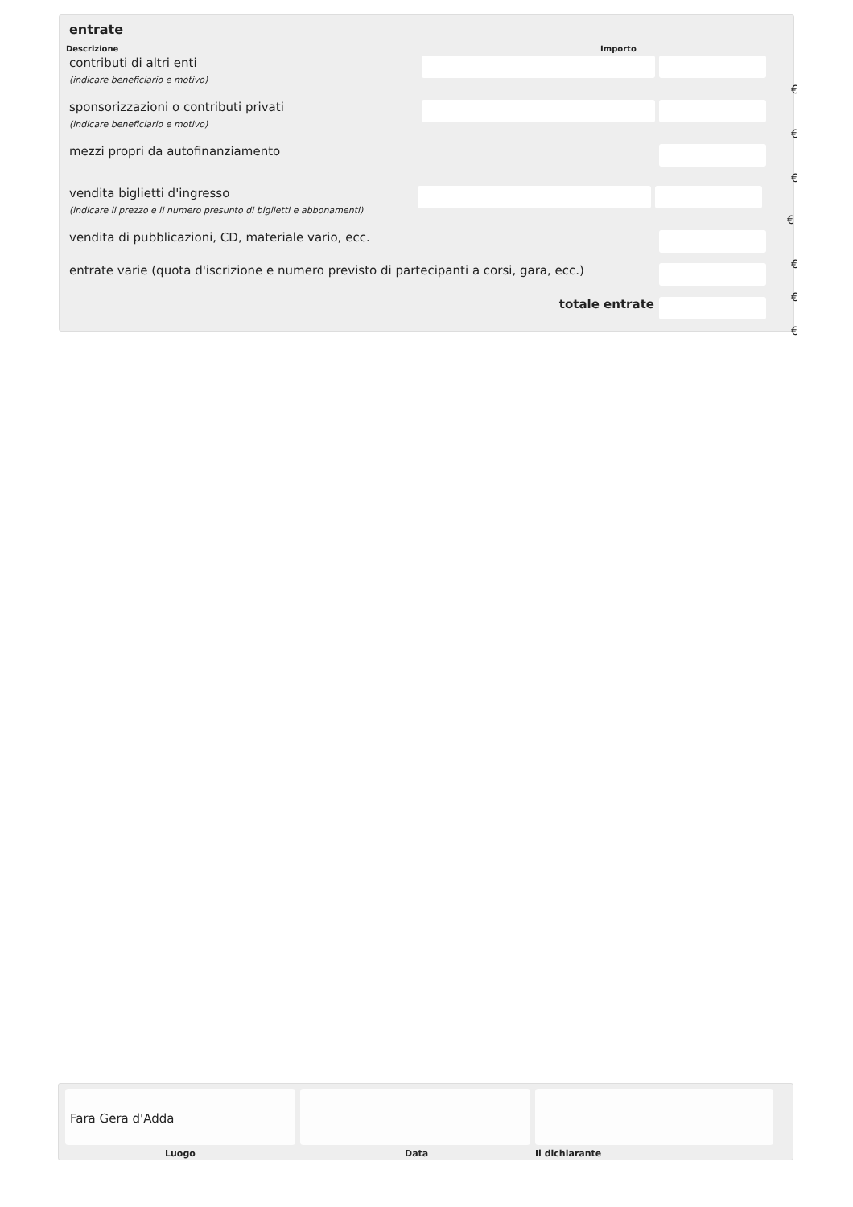entrate
Descrizione Importo
contributi di altri enti
(indicare beneficiario e motivo)
€
sponsorizzazioni o contributi privati
(indicare beneficiario e motivo)
€
mezzi propri da autofinanziamento
€
vendita biglietti d'ingresso
(indicare il prezzo e il numero presunto di biglietti e abbonamenti)
€
vendita di pubblicazioni, CD, materiale vario, ecc.
€
entrate varie (quota d'iscrizione e numero previsto di partecipanti a corsi, gara, ecc.)
€
totale entrate
€
Fara Gera d'Adda
Luogo Data Il dichiarante